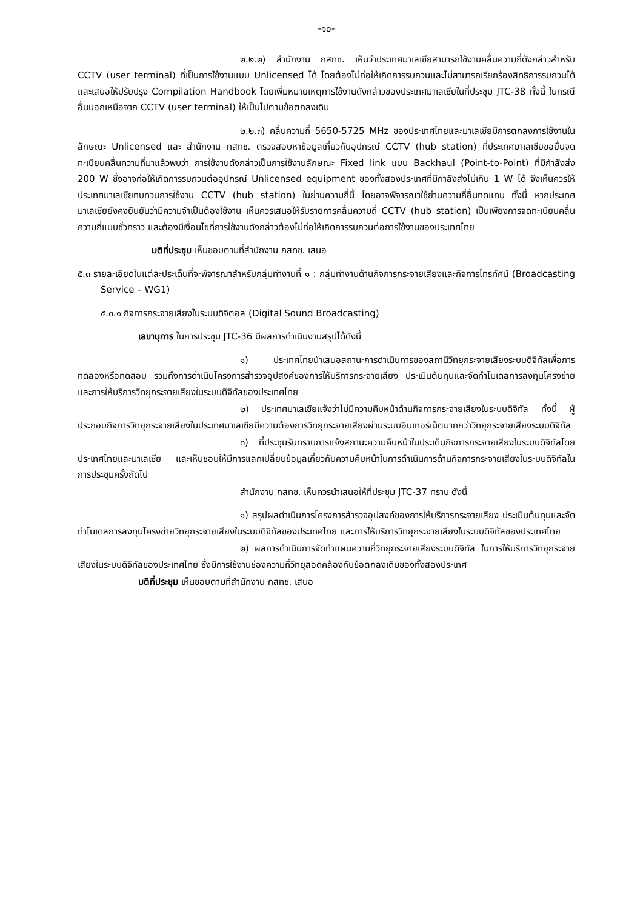-๑๐-
๒.๒.๒) สำนักงาน กสทช. เห็นว่าประเทศมาเลเซียสามารถใช้งานคลื่นความถี่ดังกล่าวสำหรับ CCTV (user terminal) ที่เป็นการใช้งานแบบ Unlicensed ได้ โดยต้องไม่ก่อให้เกิดการรบกวนและไม่สามารถเรียกร้องสิทธิการรบกวนได้ และเสนอให้ปรับปรุง Compilation Handbook โดยเพิ่มหมายเหตุการใช้งานดังกล่าวของประเทศมาเลเซียในที่ประชุม JTC-38 ทั้งนี้ ในกรณีอื่นนอกเหนือจาก CCTV (user terminal) ให้เป็นไปตามข้อตกลงเดิม
๒.๒.๓) คลื่นความถี่ 5650-5725 MHz ของประเทศไทยและมาเลเซียมีการตกลงการใช้งานในลักษณะ Unlicensed และ สำนักงาน กสทช. ตรวจสอบหาข้อมูลเกี่ยวกับอุปกรณ์ CCTV (hub station) ที่ประเทศมาเลเซียขอยื่นจดทะเบียนคลื่นความถี่มาแล้วพบว่า การใช้งานดังกล่าวเป็นการใช้งานลักษณะ Fixed link แบบ Backhaul (Point-to-Point) ที่มีกำลังส่ง 200 W ซึ่งอาจก่อให้เกิดการรบกวนต่ออุปกรณ์ Unlicensed equipment ของทั้งสองประเทศที่มีกำลังส่งไม่เกิน 1 W ได้ จึงเห็นควรให้ประเทศมาเลเซียทบทวนการใช้งาน CCTV (hub station) ในย่านความถี่นี้ โดยอาจพิจารณาใช้ย่านความถี่อื่นทดแทน ทั้งนี้ หากประเทศมาเลเซียยังคงยืนยันว่ามีความจำเป็นต้องใช้งาน เห็นควรเสนอให้รับรายการคลื่นความถี่ CCTV (hub station) เป็นเพียงการจดทะเบียนคลื่นความถี่แบบชั่วคราว และต้องมีเงื่อนไขที่การใช้งานดังกล่าวต้องไม่ก่อให้เกิดการรบกวนต่อการใช้งานของประเทศไทย
มติที่ประชุม เห็นชอบตามที่สำนักงาน กสทช. เสนอ
๕.๓ รายละเอียดในแต่ละประเด็นที่จะพิจารณาสำหรับกลุ่มทำงานที่ ๑ : กลุ่มทำงานด้านกิจการกระจายเสียงและกิจการโทรทัศน์ (Broadcasting Service – WG1)
๕.๓.๑ กิจการกระจายเสียงในระบบดิจิตอล (Digital Sound Broadcasting)
เลขานุการ ในการประชุม JTC-36 มีผลการดำเนินงานสรุปได้ดังนี้
๑) ประเทศไทยนำเสนอสถานะการดำเนินการของสถานีวิทยุกระจายเสียงระบบดิจิทัลเพื่อการทดลองหรือทดสอบ รวมถึงการดำเนินโครงการสำรวจอุปสงค์ของการให้บริการกระจายเสียง ประเมินต้นทุนและจัดทำโมเดลการลงทุนโครงข่าย และการให้บริการวิทยุกระจายเสียงในระบบดิจิทัลของประเทศไทย
๒) ประเทศมาเลเซียแจ้งว่าไม่มีความคืบหน้าด้านกิจการกระจายเสียงในระบบดิจิทัล ทั้งนี้ ผู้ประกอบกิจการวิทยุกระจายเสียงในประเทศมาเลเซียมีความต้องการวิทยุกระจายเสียงผ่านระบบอินเทอร์เน็ตมากกว่าวิทยุกระจายเสียงระบบดิจิทัล
๓) ที่ประชุมรับทราบการแจ้งสถานะความคืบหน้าในประเด็นกิจการกระจายเสียงในระบบดิจิทัลโดยประเทศไทยและมาเลเซีย และเห็นชอบให้มีการแลกเปลี่ยนข้อมูลเกี่ยวกับความคืบหน้าในการดำเนินการด้านกิจการกระจายเสียงในระบบดิจิทัลในการประชุมครั้งถัดไป
สำนักงาน กสทช. เห็นควรนำเสนอให้ที่ประชุม JTC-37 ทราบ ดังนี้
๑) สรุปผลดำเนินการโครงการสำรวจอุปสงค์ของการให้บริการกระจายเสียง ประเมินต้นทุนและจัดทำโมเดลการลงทุนโครงข่ายวิทยุกระจายเสียงในระบบดิจิทัลของประเทศไทย และการให้บริการวิทยุกระจายเสียงในระบบดิจิทัลของประเทศไทย
๒) ผลการดำเนินการจัดทำแผนความถี่วิทยุกระจายเสียงระบบดิจิทัล ในการให้บริการวิทยุกระจายเสียงในระบบดิจิทัลของประเทศไทย ซึ่งมีการใช้งานช่องความถี่วิทยุสอดคล้องกับข้อตกลงเดิมของทั้งสองประเทศ
มติที่ประชุม เห็นชอบตามที่สำนักงาน กสทช. เสนอ